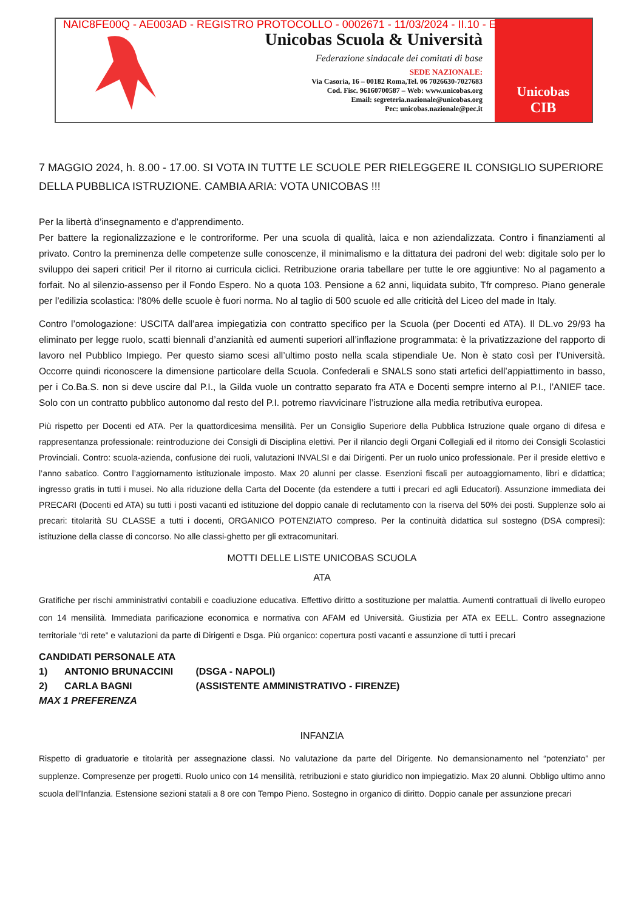NAIC8FE00Q - AE003AD - REGISTRO PROTOCOLLO - 0002671 - 11/03/2024 - II.10 - E
Unicobas Scuola & Università
Federazione sindacale dei comitati di base
SEDE NAZIONALE:
Via Casoria, 16 – 00182 Roma,Tel. 06 7026630-7027683
Cod. Fisc. 96160700587 – Web: www.unicobas.org
Email: segreteria.nazionale@unicobas.org
Pec: unicobas.nazionale@pec.it
Unicobas
CIB
7 MAGGIO 2024, h. 8.00 - 17.00. SI VOTA IN TUTTE LE SCUOLE PER RIELEGGERE IL CONSIGLIO SUPERIORE DELLA PUBBLICA ISTRUZIONE. CAMBIA ARIA: VOTA UNICOBAS !!!
Per la libertà d’insegnamento e d’apprendimento.
Per battere la regionalizzazione e le controriforme. Per una scuola di qualità, laica e non aziendalizzata. Contro i finanziamenti al privato. Contro la preminenza delle competenze sulle conoscenze, il minimalismo e la dittatura dei padroni del web: digitale solo per lo sviluppo dei saperi critici! Per il ritorno ai curricula ciclici. Retribuzione oraria tabellare per tutte le ore aggiuntive: No al pagamento a forfait. No al silenzio-assenso per il Fondo Espero. No a quota 103. Pensione a 62 anni, liquidata subito, Tfr compreso. Piano generale per l’edilizia scolastica: l’80% delle scuole è fuori norma. No al taglio di 500 scuole ed alle criticità del Liceo del made in Italy.
Contro l’omologazione: USCITA dall’area impiegatizia con contratto specifico per la Scuola (per Docenti ed ATA). Il DL.vo 29/93 ha eliminato per legge ruolo, scatti biennali d’anzianità ed aumenti superiori all’inflazione programmata: è la privatizzazione del rapporto di lavoro nel Pubblico Impiego. Per questo siamo scesi all’ultimo posto nella scala stipendiale Ue. Non è stato così per l’Università. Occorre quindi riconoscere la dimensione particolare della Scuola. Confederali e SNALS sono stati artefici dell’appiattimento in basso, per i Co.Ba.S. non si deve uscire dal P.I., la Gilda vuole un contratto separato fra ATA e Docenti sempre interno al P.I., l’ANIEF tace. Solo con un contratto pubblico autonomo dal resto del P.I. potremo riavvicinare l’istruzione alla media retributiva europea.
Più rispetto per Docenti ed ATA. Per la quattordicesima mensilità. Per un Consiglio Superiore della Pubblica Istruzione quale organo di difesa e rappresentanza professionale: reintroduzione dei Consigli di Disciplina elettivi. Per il rilancio degli Organi Collegiali ed il ritorno dei Consigli Scolastici Provinciali. Contro: scuola-azienda, confusione dei ruoli, valutazioni INVALSI e dai Dirigenti. Per un ruolo unico professionale. Per il preside elettivo e l’anno sabatico. Contro l’aggiornamento istituzionale imposto. Max 20 alunni per classe. Esenzioni fiscali per autoaggiornamento, libri e didattica; ingresso gratis in tutti i musei. No alla riduzione della Carta del Docente (da estendere a tutti i precari ed agli Educatori). Assunzione immediata dei PRECARI (Docenti ed ATA) su tutti i posti vacanti ed istituzione del doppio canale di reclutamento con la riserva del 50% dei posti. Supplenze solo ai precari: titolarità SU CLASSE a tutti i docenti, ORGANICO POTENZIATO compreso. Per la continuità didattica sul sostegno (DSA compresi): istituzione della classe di concorso. No alle classi-ghetto per gli extracomunitari.
MOTTI DELLE LISTE UNICOBAS SCUOLA
ATA
Gratifiche per rischi amministrativi contabili e coadiuzione educativa. Effettivo diritto a sostituzione per malattia. Aumenti contrattuali di livello europeo con 14 mensilità. Immediata parificazione economica e normativa con AFAM ed Università. Giustizia per ATA ex EELL. Contro assegnazione territoriale “di rete” e valutazioni da parte di Dirigenti e Dsga. Più organico: copertura posti vacanti e assunzione di tutti i precari
CANDIDATI PERSONALE ATA
1) ANTONIO BRUNACCINI (DSGA - NAPOLI)
2) CARLA BAGNI (ASSISTENTE AMMINISTRATIVO - FIRENZE)
MAX 1 PREFERENZA
INFANZIA
Rispetto di graduatorie e titolarità per assegnazione classi. No valutazione da parte del Dirigente. No demansionamento nel “potenziato” per supplenze. Compresenze per progetti. Ruolo unico con 14 mensilità, retribuzioni e stato giuridico non impiegatizio. Max 20 alunni. Obbligo ultimo anno scuola dell’Infanzia. Estensione sezioni statali a 8 ore con Tempo Pieno. Sostegno in organico di diritto. Doppio canale per assunzione precari